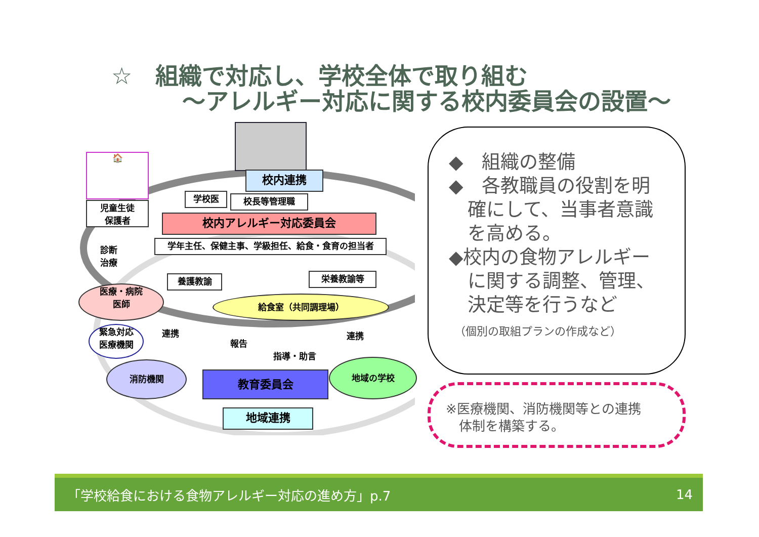☆　組織で対応し、学校全体で取り組む
～アレルギー対応に関する校内委員会の設置～
🏠
児童生徒
保護者
診断
治療
校内連携
学校医 校長等管理職
校内アレルギー対応委員会
学年主任、保健主事、学級担任、給食・食育の担当者
養護教諭 栄養教諭等
給食室（共同調理場）
医療・病院
医師
緊急対応
医療機関
連携
報告
指導・助言
連携
消防機関
教育委員会
地域の学校
地域連携
◆　組織の整備
◆　各教職員の役割を明
　確にして、当事者意識
　を高める。
◆校内の食物アレルギー
　に関する調整、管理、
　決定等を行うなど
　（個別の取組プランの作成など）
※医療機関、消防機関等との連携
　体制を構築する。
「学校給食における食物アレルギー対応の進め方」p.7 14